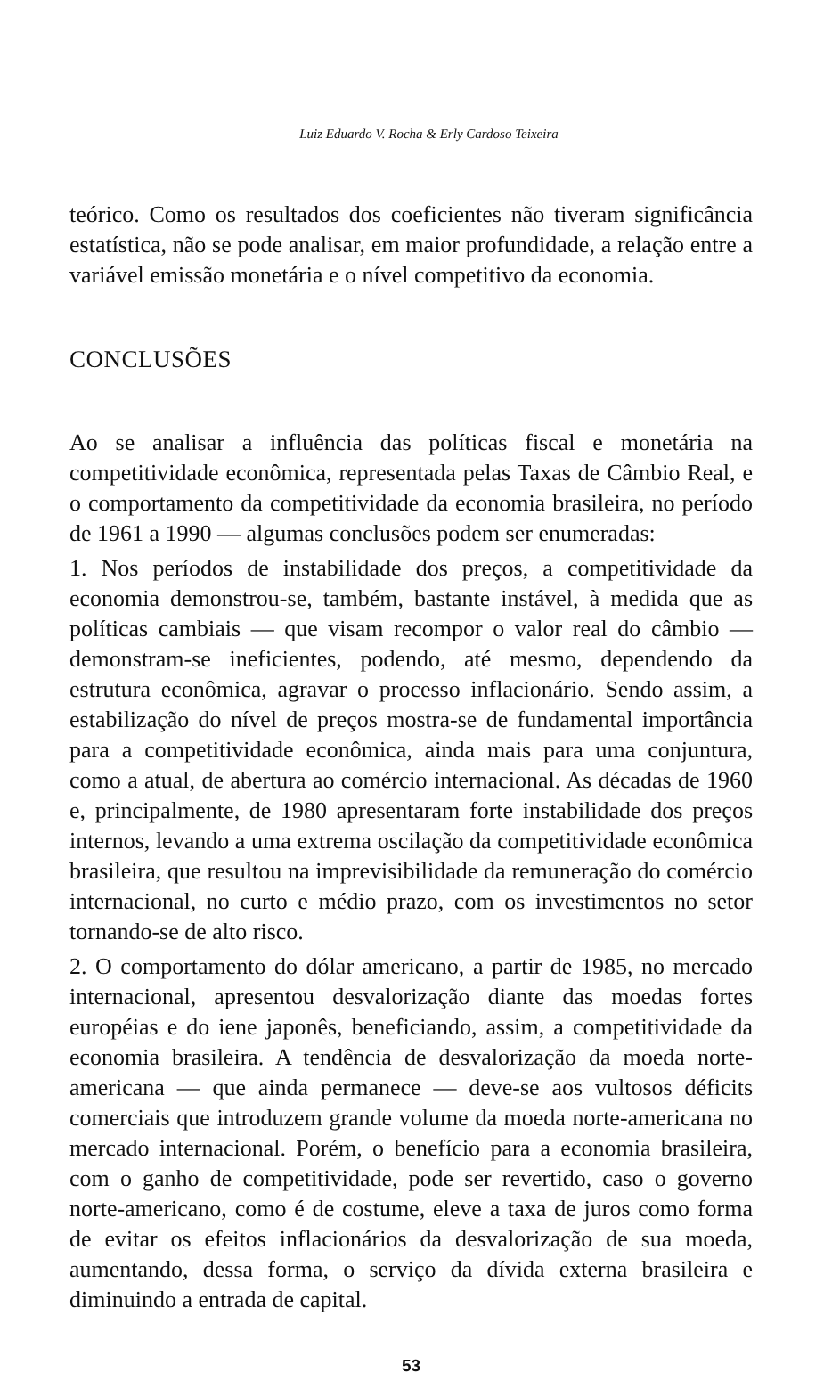Luiz Eduardo V. Rocha & Erly Cardoso Teixeira
teórico. Como os resultados dos coeficientes não tiveram significância estatística, não se pode analisar, em maior profundidade, a relação entre a variável emissão monetária e o nível competitivo da economia.
CONCLUSÕES
Ao se analisar a influência das políticas fiscal e monetária na competitividade econômica, representada pelas Taxas de Câmbio Real, e o comportamento da competitividade da economia brasileira, no período de 1961 a 1990 — algumas conclusões podem ser enumeradas:
1. Nos períodos de instabilidade dos preços, a competitividade da economia demonstrou-se, também, bastante instável, à medida que as políticas cambiais — que visam recompor o valor real do câmbio — demonstram-se ineficientes, podendo, até mesmo, dependendo da estrutura econômica, agravar o processo inflacionário. Sendo assim, a estabilização do nível de preços mostra-se de fundamental importância para a competitividade econômica, ainda mais para uma conjuntura, como a atual, de abertura ao comércio internacional. As décadas de 1960 e, principalmente, de 1980 apresentaram forte instabilidade dos preços internos, levando a uma extrema oscilação da competitividade econômica brasileira, que resultou na imprevisibilidade da remuneração do comércio internacional, no curto e médio prazo, com os investimentos no setor tornando-se de alto risco.
2. O comportamento do dólar americano, a partir de 1985, no mercado internacional, apresentou desvalorização diante das moedas fortes européias e do iene japonês, beneficiando, assim, a competitividade da economia brasileira. A tendência de desvalorização da moeda norte-americana — que ainda permanece — deve-se aos vultosos déficits comerciais que introduzem grande volume da moeda norte-americana no mercado internacional. Porém, o benefício para a economia brasileira, com o ganho de competitividade, pode ser revertido, caso o governo norte-americano, como é de costume, eleve a taxa de juros como forma de evitar os efeitos inflacionários da desvalorização de sua moeda, aumentando, dessa forma, o serviço da dívida externa brasileira e diminuindo a entrada de capital.
53